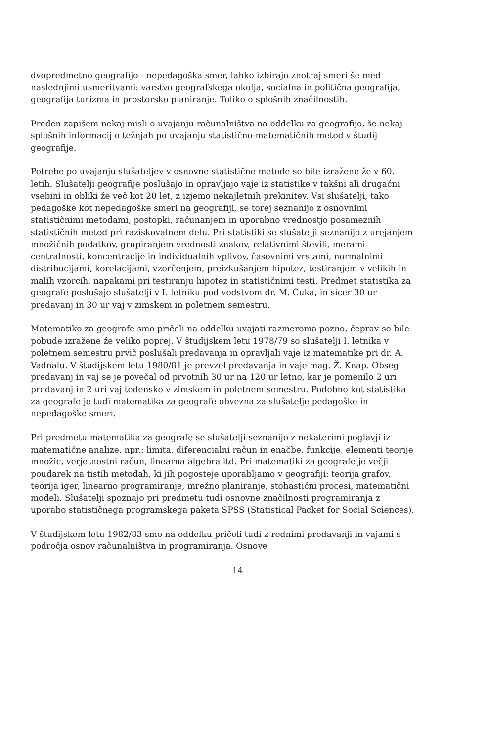dvopredmetno geografijo - nepedagoška smer, lahko izbirajo znotraj smeri še med naslednjimi usmeritvami: varstvo geografskega okolja, socialna in politična geografija, geografija turizma in prostorsko planiranje. Toliko o splošnih značilnostih.
Preden zapišem nekaj misli o uvajanju računalništva na oddelku za geografijo, še nekaj splošnih informacij o težnjah po uvajanju statistično-matematičnih metod v študij geografije.
Potrebe po uvajanju slušateljev v osnovne statistične metode so bile izražene že v 60. letih. Slušatelji geografije poslušajo in opravljajo vaje iz statistike v takšni ali drugačni vsebini in obliki že več kot 20 let, z izjemo nekajletnih prekinitev. Vsi slušatelji, tako pedagoške kot nepedagoške smeri na geografiji, se torej seznanijo z osnovnimi statističnimi metodami, postopki, računanjem in uporabno vrednostjo posameznih statističnih metod pri raziskovalnem delu. Pri statistiki se slušatelji seznanijo z urejanjem množičnih podatkov, grupiranjem vrednosti znakov, relativnimi števili, merami centralnosti, koncentracije in individualnih vplivov, časovnimi vrstami, normalnimi distribucijami, korelacijami, vzorčenjem, preizkušanjem hipotez, testiranjem v velikih in malih vzorcih, napakami pri testiranju hipotez in statističnimi testi. Predmet statistika za geografe poslušajo slušatelji v I. letniku pod vodstvom dr. M. Čuka, in sicer 30 ur predavanj in 30 ur vaj v zimskem in poletnem semestru.
Matematiko za geografe smo pričeli na oddelku uvajati razmeroma pozno, čeprav so bile pobude izražene že veliko poprej. V študijskem letu 1978/79 so slušatelji I. letnika v poletnem semestru prvič poslušali predavanja in opravljali vaje iz matematike pri dr. A. Vadnalu. V študijskem letu 1980/81 je prevzel predavanja in vaje mag. Ž. Knap. Obseg predavanj in vaj se je povečal od prvotnih 30 ur na 120 ur letno, kar je pomenilo 2 uri predavanj in 2 uri vaj tedensko v zimskem in poletnem semestru. Podobno kot statistika za geografe je tudi matematika za geografe obvezna za slušatelje pedagoške in nepedagoške smeri.
Pri predmetu matematika za geografe se slušatelji seznanijo z nekaterimi poglavji iz matematične analize, npr.: limita, diferencialni račun in enačbe, funkcije, elementi teorije množic, verjetnostni račun, linearna algebra itd. Pri matematiki za geografe je večji poudarek na tistih metodah, ki jih pogosteje uporabljamo v geografiji: teorija grafov, teorija iger, linearno programiranje, mrežno planiranje, stohastični procesi, matematični modeli. Slušatelji spoznajo pri predmetu tudi osnovne značilnosti programiranja z uporabo statističnega programskega paketa SPSS (Statistical Packet for Social Sciences).
V študijskem letu 1982/83 smo na oddelku pričeli tudi z rednimi predavanji in vajami s področja osnov računalništva in programiranja. Osnove
14